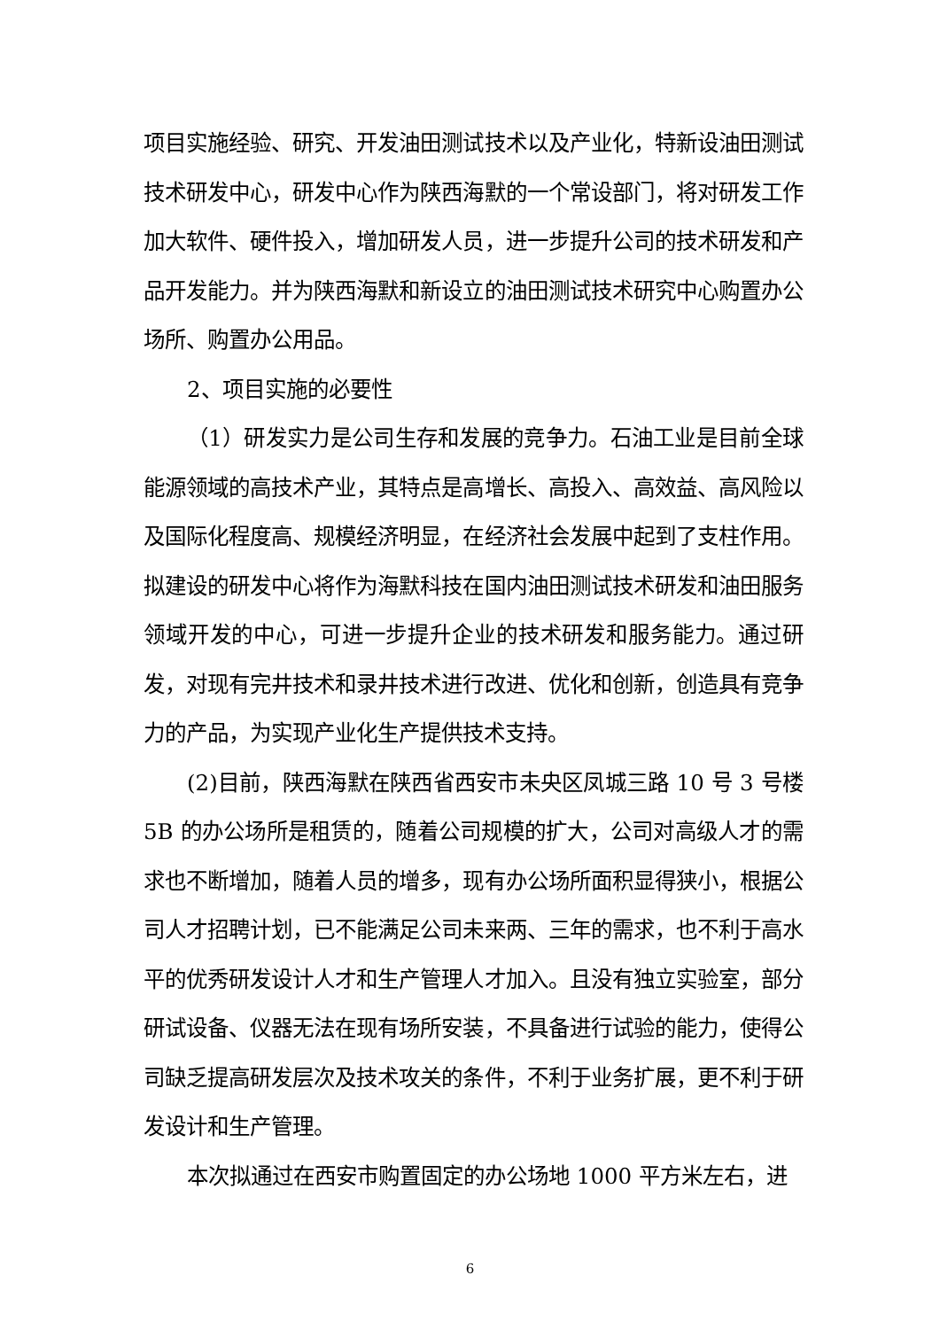项目实施经验、研究、开发油田测试技术以及产业化，特新设油田测试技术研发中心，研发中心作为陕西海默的一个常设部门，将对研发工作加大软件、硬件投入，增加研发人员，进一步提升公司的技术研发和产品开发能力。并为陕西海默和新设立的油田测试技术研究中心购置办公场所、购置办公用品。
2、项目实施的必要性
（1）研发实力是公司生存和发展的竞争力。石油工业是目前全球能源领域的高技术产业，其特点是高增长、高投入、高效益、高风险以及国际化程度高、规模经济明显，在经济社会发展中起到了支柱作用。拟建设的研发中心将作为海默科技在国内油田测试技术研发和油田服务领域开发的中心，可进一步提升企业的技术研发和服务能力。通过研发，对现有完井技术和录井技术进行改进、优化和创新，创造具有竞争力的产品，为实现产业化生产提供技术支持。
(2)目前，陕西海默在陕西省西安市未央区凤城三路 10 号 3 号楼 5B 的办公场所是租赁的，随着公司规模的扩大，公司对高级人才的需求也不断增加，随着人员的增多，现有办公场所面积显得狭小，根据公司人才招聘计划，已不能满足公司未来两、三年的需求，也不利于高水平的优秀研发设计人才和生产管理人才加入。且没有独立实验室，部分研试设备、仪器无法在现有场所安装，不具备进行试验的能力，使得公司缺乏提高研发层次及技术攻关的条件，不利于业务扩展，更不利于研发设计和生产管理。
本次拟通过在西安市购置固定的办公场地 1000 平方米左右，进
6